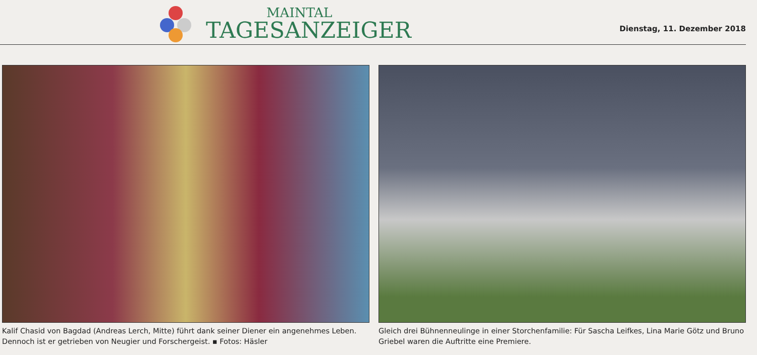MAINTAL
TAGESANZEIGER
Dienstag, 11. Dezember 2018
Kalif Chasid von Bagdad (Andreas Lerch, Mitte) führt dank seiner Diener ein angenehmes Leben. Dennoch ist er getrieben von Neugier und Forschergeist. ▪ Fotos: Häsler
Gleich drei Bühnenneulinge in einer Storchenfamilie: Für Sascha Leifkes, Lina Marie Götz und Bruno Griebel waren die Auftritte eine Premiere.